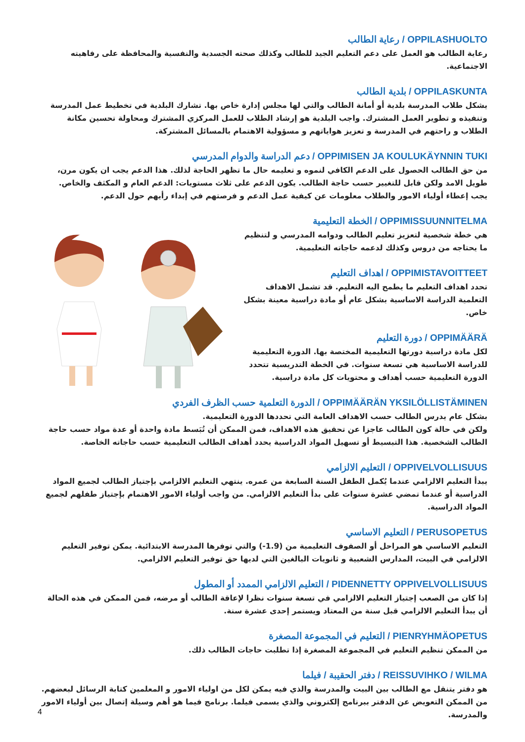OPPILASHUOLTO / رعاية الطالب
رعاية الطالب هو العمل على دعم التعليم الجيد للطالب وكذلك صحته الجسدية والنفسية والمحافظة على رفاهيته الاجتماعية.
OPPILASKUNTA / بلدية الطالب
يشكل طلاب المدرسة بلدية أو أمانة الطالب والتي لها مجلس إدارة خاص بها. تشارك البلدية في تخطيط عمل المدرسة وتنفيذه و تطوير العمل المشترك. واجب البلدية هو إرشاد الطلاب للعمل المركزي المشترك ومحاولة تحسين مكانة الطلاب و راحتهم في المدرسة و تعزيز هواياتهم و مسؤولية الاهتمام بالمسائل المشتركة.
OPPIMISEN JA KOULUKÄYNNIN TUKI / دعم الدراسة والدوام المدرسي
من حق الطالب الحصول على الدعم الكافي لنموه و تعليمه حال ما تظهر الحاجة لذلك. هذا الدعم يجب ان يكون مرن، طويل الامد ولكن قابل للتغيير حسب حاجة الطالب. يكون الدعم على ثلاث مستويات: الدعم العام و المكثف والخاص. يجب إعطاء أولياء الامور والطلاب معلومات عن كيفية عمل الدعم و فرصتهم في إبداء رأيهم حول الدعم.
OPPIMISSUUNNITELMA / الخطة التعليمية
هي خطة شخصية لتعزيز تعليم الطالب ودوامه المدرسي و لتنظيم ما يحتاجه من دروس وكذلك لدعمه حاجاته التعليمية.
OPPIMISTAVOITTEET / اهداف التعليم
تحدد اهداف التعليم ما يطمح اليه التعليم. قد تشمل الاهداف التعلمية الدراسة الاساسية بشكل عام أو مادة دراسية معينة بشكل خاص.
OPPIMÄÄRÄ / دورة التعليم
لكل مادة دراسية دورتها التعليمية المختصة بها. الدورة التعليمية للدراسة الاساسية هي تسعة سنوات. في الخطة التدريسية تتحدد الدورة التعليمية حسب أهداف و محتويات كل مادة دراسية.
OPPIMÄÄRÄN YKSILÖLLISTÄMINEN / الدورة التعلمية حسب الظرف الفردي
بشكل عام يدرس الطالب حسب الاهداف العامة التي تحددها الدورة التعليمية.
ولكن في حالة كون الطالب عاجزا عن تحقيق هذه الاهداف، فمن الممكن أن تُبَسط مادة واحدة أو عدة مواد حسب حاجة الطالب الشخصية. هذا التبسيط أو تسهيل المواد الدراسية يحدد أهداف الطالب التعليمية حسب حاجاته الخاصة.
OPPIVELVOLLISUUS / التعليم الالزامي
يبدأ التعليم الالزامي عندما يُكمل الطفل السنة السابعة من عمره. ينتهي التعليم الالزامي بإجتياز الطالب لجميع المواد الدراسية أو عندما تمضي عشرة سنوات على بدأ التعليم الالزامي. من واجب أولياء الامور الاهتمام بإجتياز طفلهم لجميع المواد الدراسية.
PERUSOPETUS / التعليم الاساسي
التعليم الاساسي هو المراحل أو الصفوف التعليمية من (1.9-) والتي توفرها المدرسة الابتدائية. يمكن توفير التعليم الالزامي في البيت، المدارس الشعبية و ثانويات البالغين التي لديها حق توفير التعليم الالزامي.
PIDENNETTY OPPIVELVOLLISUUS / التعليم الالزامي الممدد أو المطول
إذا كان من الصعب إجتياز التعليم الالزامي في تسعة سنوات نظرا لإعاقة الطالب أو مرضه، فمن الممكن في هذه الحالة أن يبدأ التعليم الالزامي قبل سنة من المعتاد ويستمر إحدى عشرة سنة.
PIENRYHMÄOPETUS / التعليم في المجموعة المصغرة
من الممكن تنظيم التعليم في المجموعة المصغرة إذا تطلبت حاجات الطالب ذلك.
REISSUVIHKO / WILMA / دفتر الحقيبة / فيلما
هو دفتر يتنقل مع الطالب بين البيت والمدرسة والذي فيه يمكن لكل من اولياء الامور و المعلمين كتابة الرسائل لبعضهم. من الممكن التعويض عن الدفتر ببرنامج إلكتروني والذي يسمى فيلما. برنامج فيما هو أهم وسيلة إتصال بين أولياء الامور والمدرسة.
4